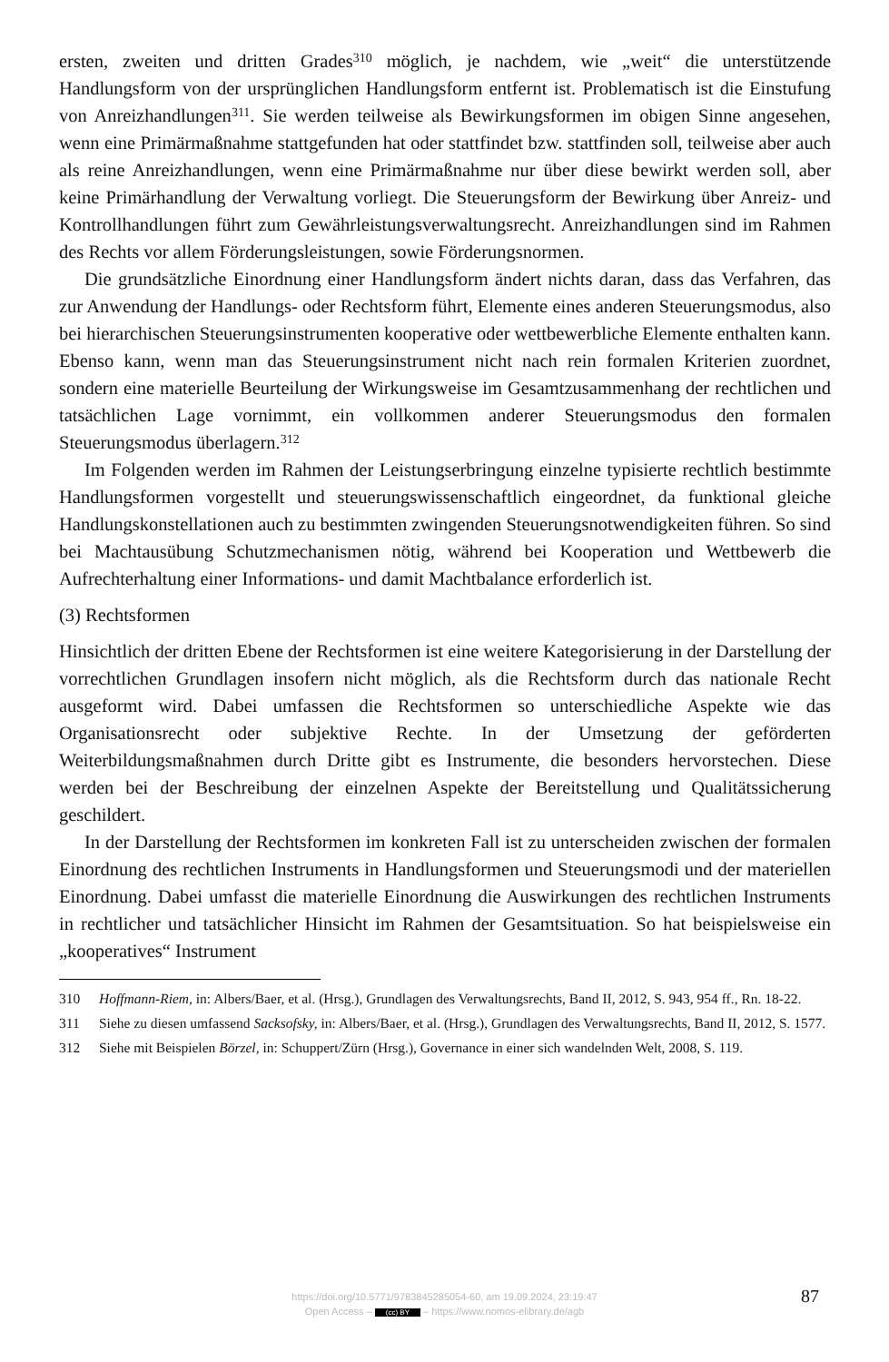ersten, zweiten und dritten Grades<sup>310</sup> möglich, je nachdem, wie „weit“ die unterstützende Handlungsform von der ursprünglichen Handlungsform entfernt ist. Problematisch ist die Einstufung von Anreizhandlungen<sup>311</sup>. Sie werden teilweise als Bewirkungsformen im obigen Sinne angesehen, wenn eine Primärmaßnahme stattgefunden hat oder stattfindet bzw. stattfinden soll, teilweise aber auch als reine Anreizhandlungen, wenn eine Primärmaßnahme nur über diese bewirkt werden soll, aber keine Primärhandlung der Verwaltung vorliegt. Die Steuerungsform der Bewirkung über Anreiz- und Kontrollhandlungen führt zum Gewährleistungsverwaltungsrecht. Anreizhandlungen sind im Rahmen des Rechts vor allem Förderungsleistungen, sowie Förderungsnormen.
Die grundsätzliche Einordnung einer Handlungsform ändert nichts daran, dass das Verfahren, das zur Anwendung der Handlungs- oder Rechtsform führt, Elemente eines anderen Steuerungsmodus, also bei hierarchischen Steuerungsinstrumenten kooperative oder wettbewerbliche Elemente enthalten kann. Ebenso kann, wenn man das Steuerungsinstrument nicht nach rein formalen Kriterien zuordnet, sondern eine materielle Beurteilung der Wirkungsweise im Gesamtzusammenhang der rechtlichen und tatsächlichen Lage vornimmt, ein vollkommen anderer Steuerungsmodus den formalen Steuerungsmodus überlagern.<sup>312</sup>
Im Folgenden werden im Rahmen der Leistungserbringung einzelne typisierte rechtlich bestimmte Handlungsformen vorgestellt und steuerungswissenschaftlich eingeordnet, da funktional gleiche Handlungskonstellationen auch zu bestimmten zwingenden Steuerungsnotwendigkeiten führen. So sind bei Machtausübung Schutzmechanismen nötig, während bei Kooperation und Wettbewerb die Aufrechterhaltung einer Informations- und damit Machtbalance erforderlich ist.
(3) Rechtsformen
Hinsichtlich der dritten Ebene der Rechtsformen ist eine weitere Kategorisierung in der Darstellung der vorrechtlichen Grundlagen insofern nicht möglich, als die Rechtsform durch das nationale Recht ausgeformt wird. Dabei umfassen die Rechtsformen so unterschiedliche Aspekte wie das Organisationsrecht oder subjektive Rechte. In der Umsetzung der geförderten Weiterbildungsmaßnahmen durch Dritte gibt es Instrumente, die besonders hervorstechen. Diese werden bei der Beschreibung der einzelnen Aspekte der Bereitstellung und Qualitätssicherung geschildert.
In der Darstellung der Rechtsformen im konkreten Fall ist zu unterscheiden zwischen der formalen Einordnung des rechtlichen Instruments in Handlungsformen und Steuerungsmodi und der materiellen Einordnung. Dabei umfasst die materielle Einordnung die Auswirkungen des rechtlichen Instruments in rechtlicher und tatsächlicher Hinsicht im Rahmen der Gesamtsituation. So hat beispielsweise ein „kooperatives“ Instrument
310 Hoffmann-Riem, in: Albers/Baer, et al. (Hrsg.), Grundlagen des Verwaltungsrechts, Band II, 2012, S. 943, 954 ff., Rn. 18-22.
311 Siehe zu diesen umfassend Sacksofsky, in: Albers/Baer, et al. (Hrsg.), Grundlagen des Verwaltungsrechts, Band II, 2012, S. 1577.
312 Siehe mit Beispielen Börzel, in: Schuppert/Zürn (Hrsg.), Governance in einer sich wandelnden Welt, 2008, S. 119.
https://doi.org/10.5771/9783845285054-60, am 19.09.2024, 23:19:47
Open Access – (cc) BY – https://www.nomos-elibrary.de/agb
87